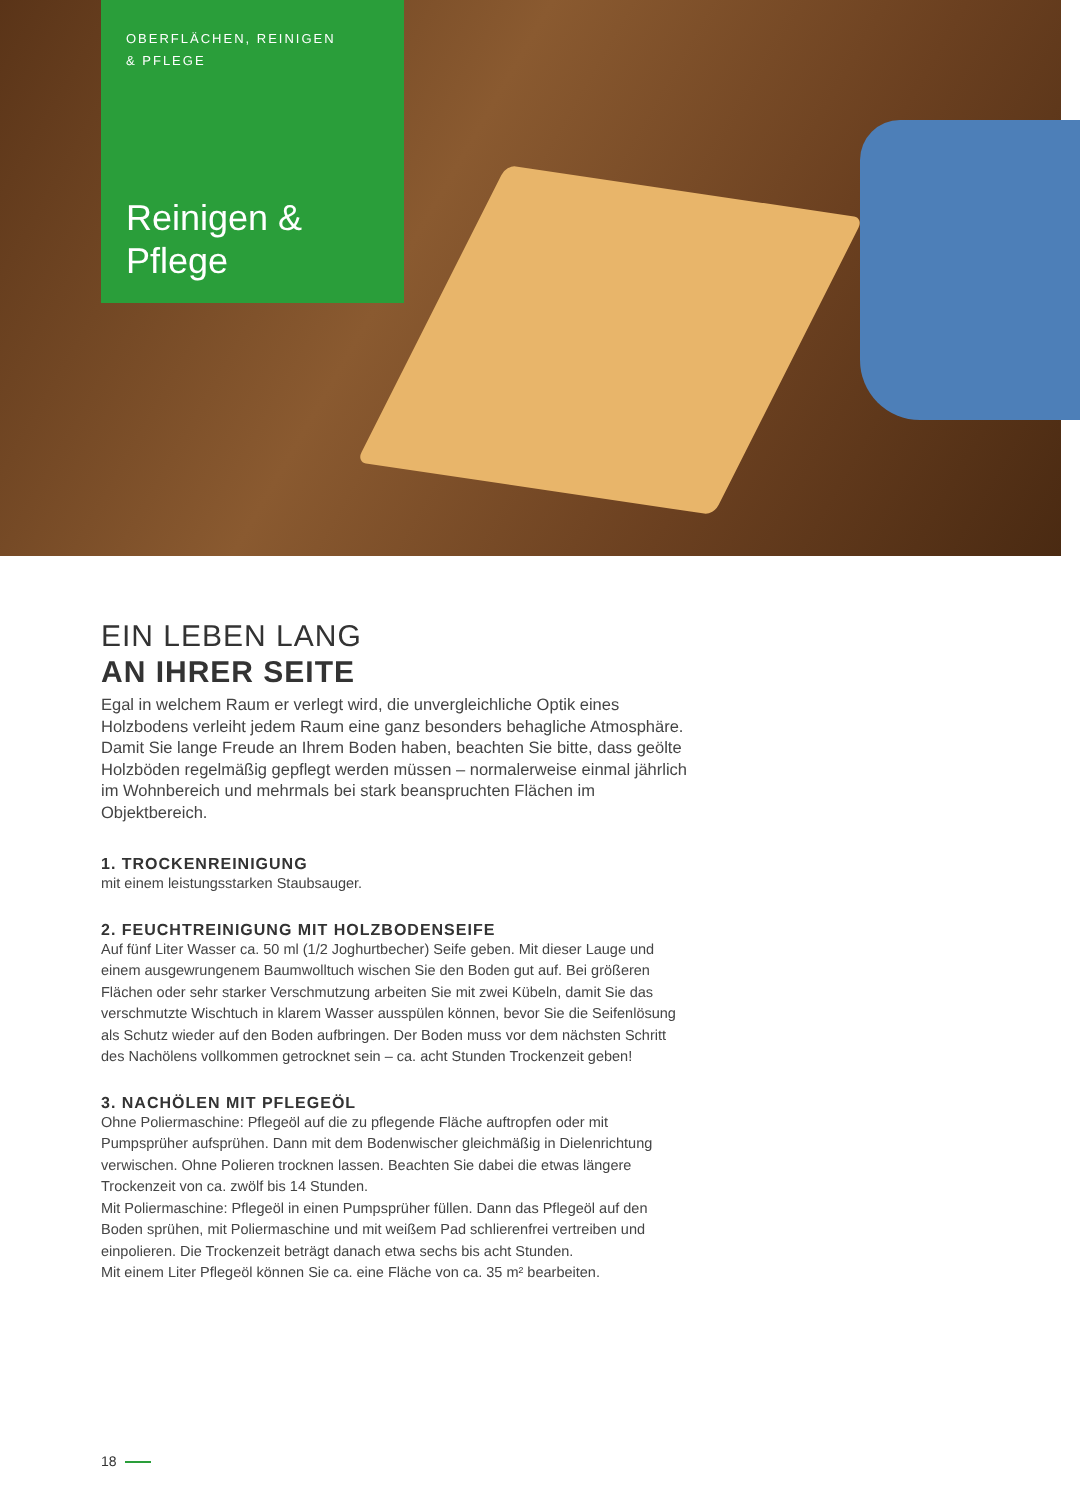OBERFLÄCHEN, REINIGEN
& PFLEGE
Reinigen &
Pflege
EIN LEBEN LANG
AN IHRER SEITE
Egal in welchem Raum er verlegt wird, die unvergleichliche Optik eines Holzbodens verleiht jedem Raum eine ganz besonders behagliche Atmosphäre. Damit Sie lange Freude an Ihrem Boden haben, beachten Sie bitte, dass geölte Holzböden regelmäßig gepflegt werden müssen – normalerweise einmal jährlich im Wohnbereich und mehrmals bei stark beanspruchten Flächen im Objektbereich.
1. TROCKENREINIGUNG
mit einem leistungsstarken Staubsauger.
2. FEUCHTREINIGUNG MIT HOLZBODENSEIFE
Auf fünf Liter Wasser ca. 50 ml (1/2 Joghurtbecher) Seife geben. Mit dieser Lauge und einem ausgewrungenem Baumwolltuch wischen Sie den Boden gut auf. Bei größeren Flächen oder sehr starker Verschmutzung arbeiten Sie mit zwei Kübeln, damit Sie das verschmutzte Wischtuch in klarem Wasser ausspülen können, bevor Sie die Seifenlösung als Schutz wieder auf den Boden aufbringen. Der Boden muss vor dem nächsten Schritt des Nachölens vollkommen getrocknet sein – ca. acht Stunden Trockenzeit geben!
3. NACHÖLEN MIT PFLEGEÖL
Ohne Poliermaschine: Pflegeöl auf die zu pflegende Fläche auftropfen oder mit Pumpsprüher aufsprühen. Dann mit dem Bodenwischer gleichmäßig in Dielenrichtung verwischen. Ohne Polieren trocknen lassen. Beachten Sie dabei die etwas längere Trockenzeit von ca. zwölf bis 14 Stunden.
Mit Poliermaschine: Pflegeöl in einen Pumpsprüher füllen. Dann das Pflegeöl auf den Boden sprühen, mit Poliermaschine und mit weißem Pad schlierenfrei vertreiben und einpolieren. Die Trockenzeit beträgt danach etwa sechs bis acht Stunden.
Mit einem Liter Pflegeöl können Sie ca. eine Fläche von ca. 35 m² bearbeiten.
18